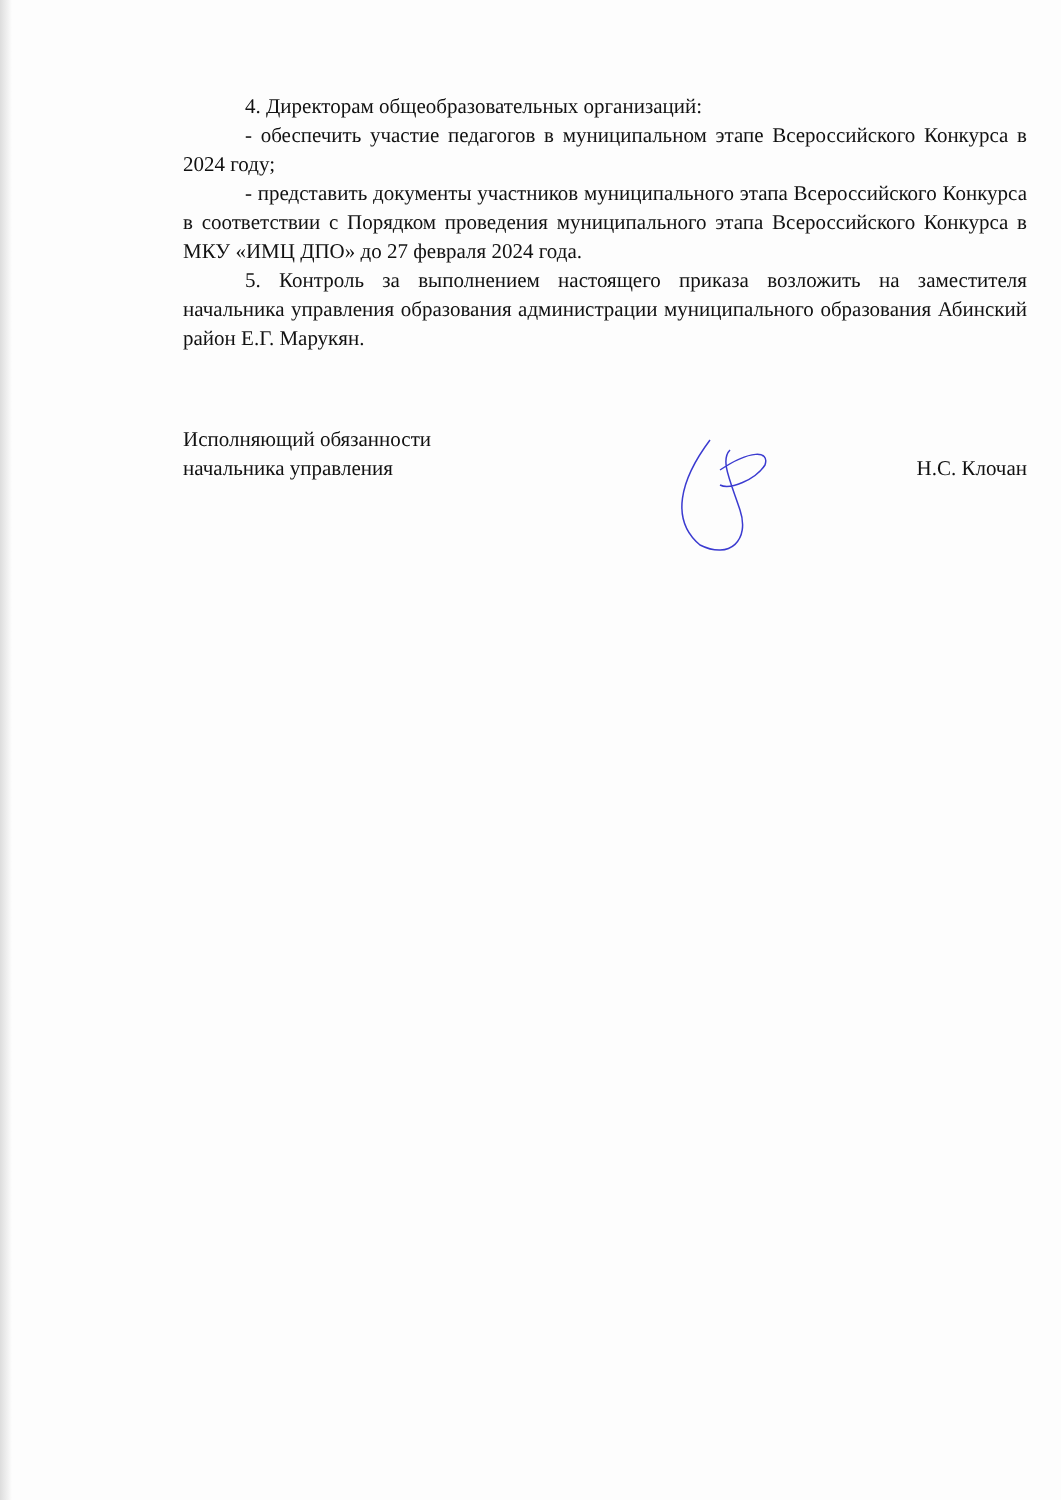4. Директорам общеобразовательных организаций:
- обеспечить участие педагогов в муниципальном этапе Всероссийского Конкурса в 2024 году;
- представить документы участников муниципального этапа Всероссийского Конкурса в соответствии с Порядком проведения муниципального этапа Всероссийского Конкурса в МКУ «ИМЦ ДПО» до 27 февраля 2024 года.
5. Контроль за выполнением настоящего приказа возложить на заместителя начальника управления образования администрации муниципального образования Абинский район Е.Г. Марукян.
Исполняющий обязанности
начальника управления
Н.С. Клочан